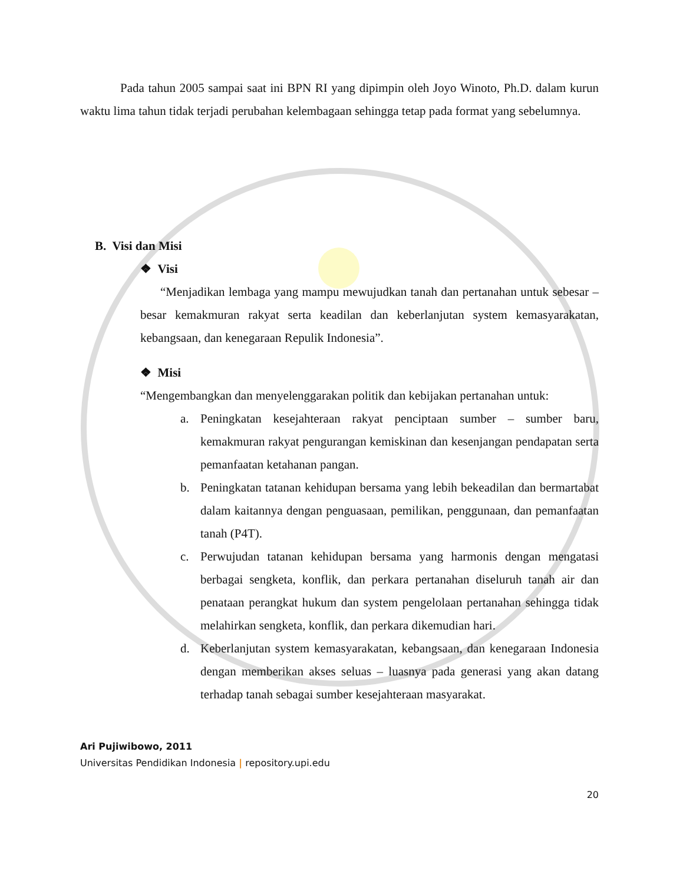Pada tahun 2005 sampai saat ini BPN RI yang dipimpin oleh Joyo Winoto, Ph.D. dalam kurun waktu lima tahun tidak terjadi perubahan kelembagaan sehingga tetap pada format yang sebelumnya.
B. Visi dan Misi
❖ Visi
“Menjadikan lembaga yang mampu mewujudkan tanah dan pertanahan untuk sebesar – besar kemakmuran rakyat serta keadilan dan keberlanjutan system kemasyarakatan, kebangsaan, dan kenegaraan Repulik Indonesia”.
❖ Misi
“Mengembangkan dan menyelenggarakan politik dan kebijakan pertanahan untuk:
a. Peningkatan kesejahteraan rakyat penciptaan sumber – sumber baru, kemakmuran rakyat pengurangan kemiskinan dan kesenjangan pendapatan serta pemanfaatan ketahanan pangan.
b. Peningkatan tatanan kehidupan bersama yang lebih bekeadilan dan bermartabat dalam kaitannya dengan penguasaan, pemilikan, penggunaan, dan pemanfaatan tanah (P4T).
c. Perwujudan tatanan kehidupan bersama yang harmonis dengan mengatasi berbagai sengketa, konflik, dan perkara pertanahan diseluruh tanah air dan penataan perangkat hukum dan system pengelolaan pertanahan sehingga tidak melahirkan sengketa, konflik, dan perkara dikemudian hari.
d. Keberlanjutan system kemasyarakatan, kebangsaan, dan kenegaraan Indonesia dengan memberikan akses seluas – luasnya pada generasi yang akan datang terhadap tanah sebagai sumber kesejahteraan masyarakat.
Ari Pujiwibowo, 2011
Universitas Pendidikan Indonesia | repository.upi.edu
20